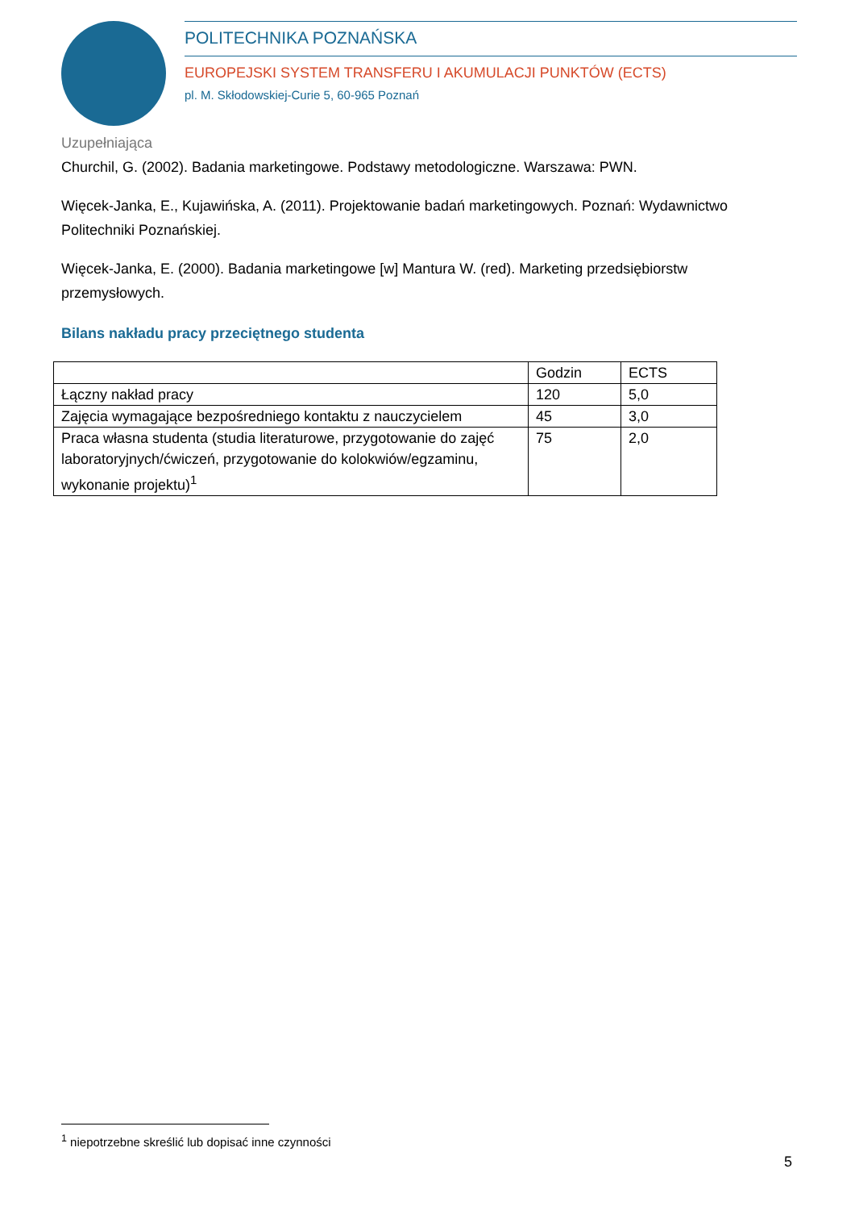POLITECHNIKA POZNAŃSKA
EUROPEJSKI SYSTEM TRANSFERU I AKUMULACJI PUNKTÓW (ECTS)
pl. M. Skłodowskiej-Curie 5, 60-965 Poznań
Uzupełniająca
Churchil, G. (2002). Badania marketingowe. Podstawy metodologiczne. Warszawa: PWN.
Więcek-Janka, E., Kujawińska, A. (2011). Projektowanie badań marketingowych. Poznań: Wydawnictwo Politechniki Poznańskiej.
Więcek-Janka, E. (2000). Badania marketingowe [w] Mantura W. (red). Marketing przedsiębiorstw przemysłowych.
Bilans nakładu pracy przeciętnego studenta
| | Godzin | ECTS |
| Łączny nakład pracy | 120 | 5,0 |
| Zajęcia wymagające bezpośredniego kontaktu z nauczycielem | 45 | 3,0 |
| Praca własna studenta (studia literaturowe, przygotowanie do zajęć laboratoryjnych/ćwiczeń, przygotowanie do kolokwiów/egzaminu, wykonanie projektu)<sup>1</sup> | 75 | 2,0 |
<sup>1</sup> niepotrzebne skreślić lub dopisać inne czynności
5